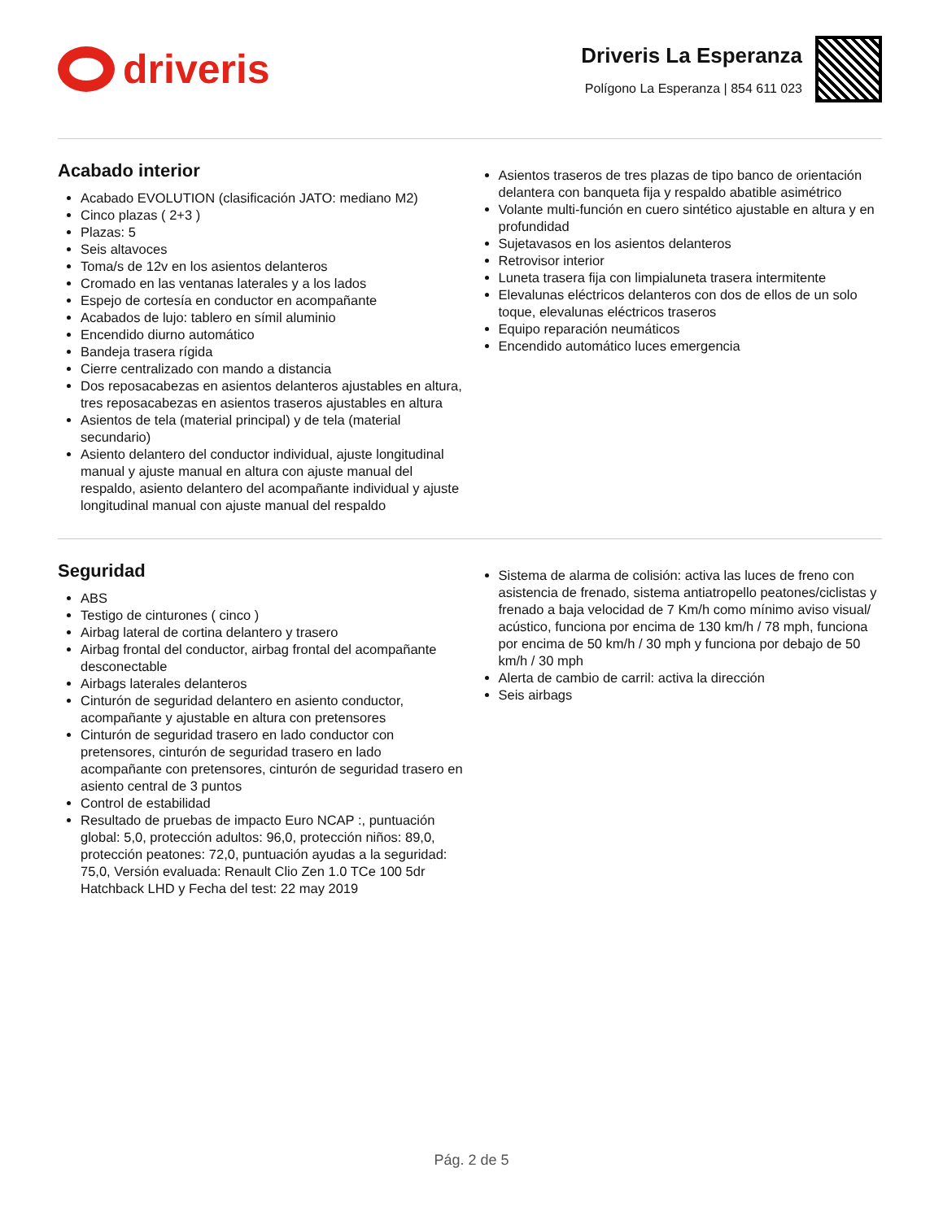driveris
Driveris La Esperanza
Polígono La Esperanza | 854 611 023
Acabado interior
Acabado EVOLUTION (clasificación JATO: mediano M2)
Cinco plazas ( 2+3 )
Plazas: 5
Seis altavoces
Toma/s de 12v en los asientos delanteros
Cromado en las ventanas laterales y a los lados
Espejo de cortesía en conductor en acompañante
Acabados de lujo: tablero en símil aluminio
Encendido diurno automático
Bandeja trasera rígida
Cierre centralizado con mando a distancia
Dos reposacabezas en asientos delanteros ajustables en altura, tres reposacabezas en asientos traseros ajustables en altura
Asientos de tela (material principal) y de tela (material secundario)
Asiento delantero del conductor individual, ajuste longitudinal manual y ajuste manual en altura con ajuste manual del respaldo, asiento delantero del acompañante individual y ajuste longitudinal manual con ajuste manual del respaldo
Asientos traseros de tres plazas de tipo banco de orientación delantera con banqueta fija y respaldo abatible asimétrico
Volante multi-función en cuero sintético ajustable en altura y en profundidad
Sujetavasos en los asientos delanteros
Retrovisor interior
Luneta trasera fija con limpialuneta trasera intermitente
Elevalunas eléctricos delanteros con dos de ellos de un solo toque, elevalunas eléctricos traseros
Equipo reparación neumáticos
Encendido automático luces emergencia
Seguridad
ABS
Testigo de cinturones ( cinco )
Airbag lateral de cortina delantero y trasero
Airbag frontal del conductor, airbag frontal del acompañante desconectable
Airbags laterales delanteros
Cinturón de seguridad delantero en asiento conductor, acompañante y ajustable en altura con pretensores
Cinturón de seguridad trasero en lado conductor con pretensores, cinturón de seguridad trasero en lado acompañante con pretensores, cinturón de seguridad trasero en asiento central de 3 puntos
Control de estabilidad
Resultado de pruebas de impacto Euro NCAP :, puntuación global: 5,0, protección adultos: 96,0, protección niños: 89,0, protección peatones: 72,0, puntuación ayudas a la seguridad: 75,0, Versión evaluada: Renault Clio Zen 1.0 TCe 100 5dr Hatchback LHD y Fecha del test: 22 may 2019
Sistema de alarma de colisión: activa las luces de freno con asistencia de frenado, sistema antiatropello peatones/ciclistas y frenado a baja velocidad de 7 Km/h como mínimo aviso visual/ acústico, funciona por encima de 130 km/h / 78 mph, funciona por encima de 50 km/h / 30 mph y funciona por debajo de 50 km/h / 30 mph
Alerta de cambio de carril: activa la dirección
Seis airbags
Pág. 2 de 5